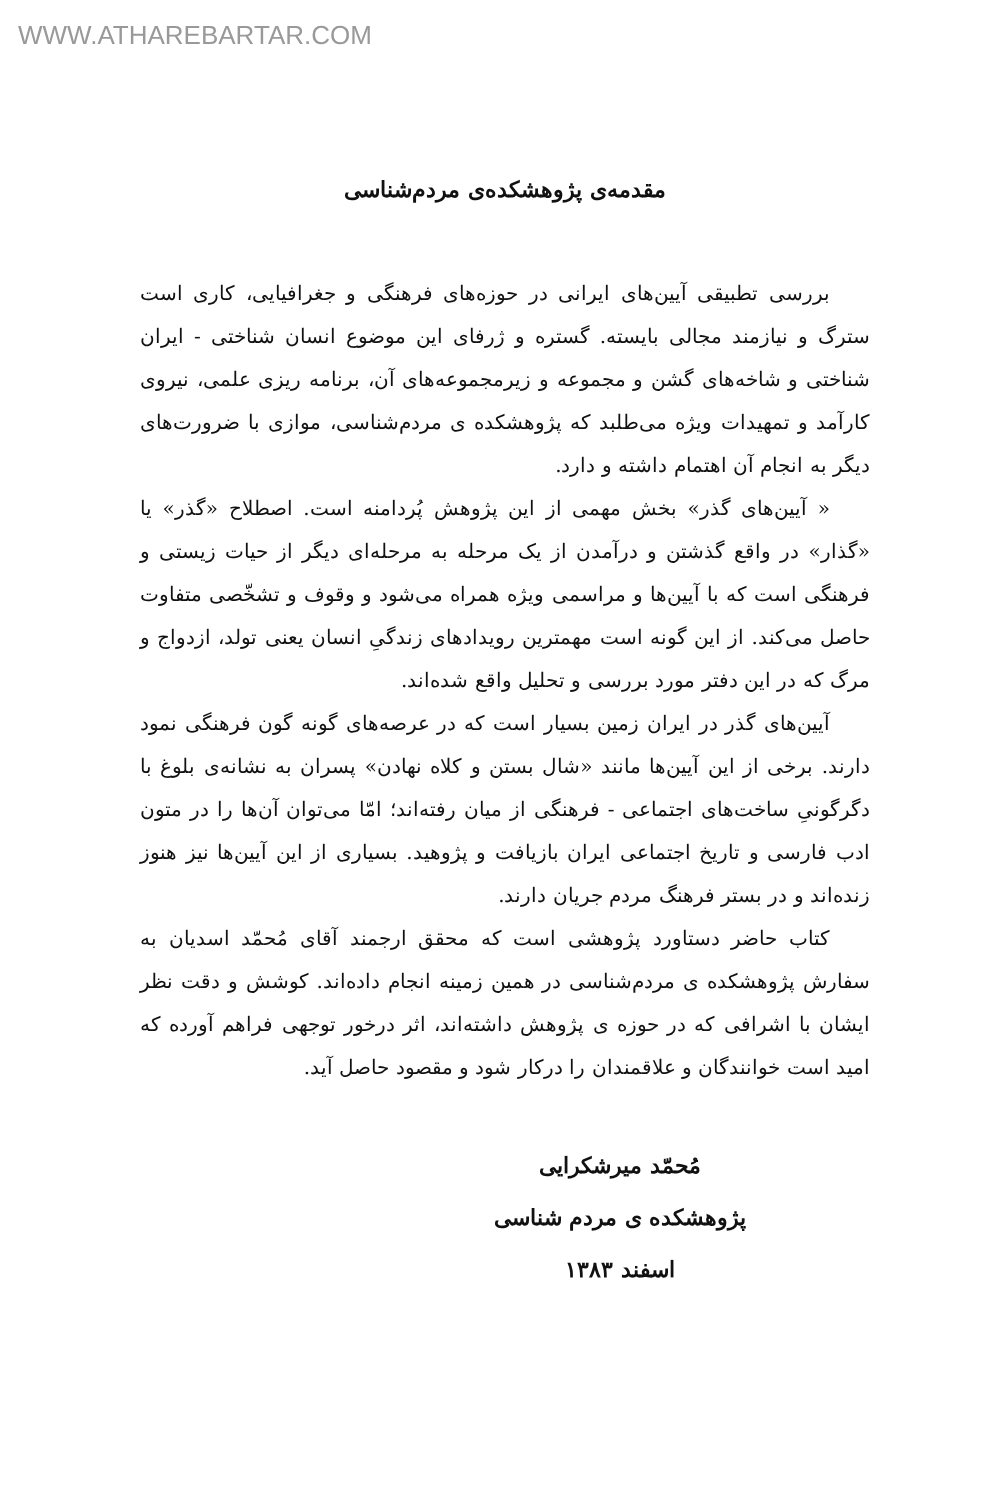WWW.ATHAREBARTAR.COM
مقدمه‌ی پژوهشکده‌ی مردم‌شناسی
بررسی تطبیقی آیین‌های ایرانی در حوزه‌های فرهنگی و جغرافیایی، کاری است سترگ و نیازمند مجالی بایسته. گستره و ژرفای این موضوع انسان شناختی - ایران شناختی و شاخه‌های گشن و مجموعه و زیرمجموعه‌های آن، برنامه ریزی علمی، نیروی کارآمد و تمهیدات ویژه می‌طلبد که پژوهشکده ی مردم‌شناسی، موازی با ضرورت‌های دیگر به انجام آن اهتمام داشته و دارد.
« آیین‌های گذر» بخش مهمی از این پژوهش پُردامنه است. اصطلاح «گذر» یا «گذار» در واقع گذشتن و درآمدن از یک مرحله به مرحله‌ای دیگر از حیات زیستی و فرهنگی است که با آیین‌ها و مراسمی ویژه همراه می‌شود و وقوف و تشخّصی متفاوت حاصل می‌کند. از این گونه است مهمترین رویدادهای زندگیِ انسان یعنی تولد، ازدواج و مرگ که در این دفتر مورد بررسی و تحلیل واقع شده‌اند.
آیین‌های گذر در ایران زمین بسیار است که در عرصه‌های گونه گون فرهنگی نمود دارند. برخی از این آیین‌ها مانند «شال بستن و کلاه نهادن» پسران به نشانه‌ی بلوغ با دگرگونیِ ساخت‌های اجتماعی - فرهنگی از میان رفته‌اند؛ امّا می‌توان آن‌ها را در متون ادب فارسی و تاریخ اجتماعی ایران بازیافت و پژوهید. بسیاری از این آیین‌ها نیز هنوز زنده‌اند و در بستر فرهنگ مردم جریان دارند.
کتاب حاضر دستاورد پژوهشی است که محقق ارجمند آقای مُحمّد اسدیان به سفارش پژوهشکده ی مردم‌شناسی در همین زمینه انجام داده‌اند. کوشش و دقت نظر ایشان با اشرافی که در حوزه ی پژوهش داشته‌اند، اثر درخور توجهی فراهم آورده که امید است خوانندگان و علاقمندان را درکار شود و مقصود حاصل آید.
مُحمّد میرشکرایی
پژوهشکده ی مردم شناسی
اسفند ۱۳۸۳